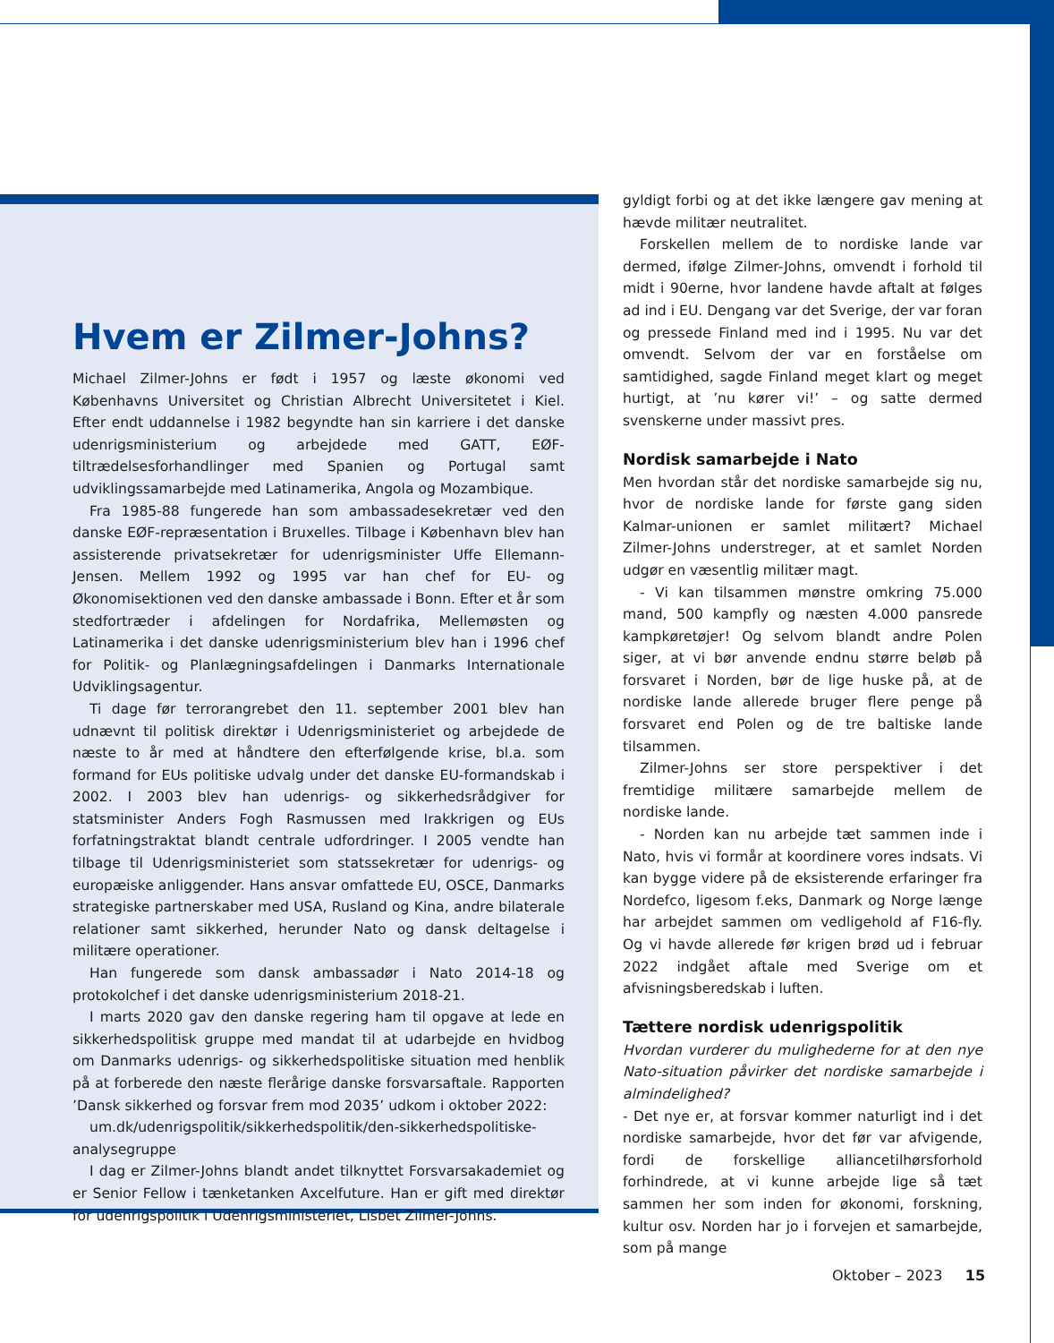Hvem er Zilmer-Johns?
Michael Zilmer-Johns er født i 1957 og læste økonomi ved Københavns Universitet og Christian Albrecht Universitetet i Kiel. Efter endt uddannelse i 1982 begyndte han sin karriere i det danske udenrigsministerium og arbejdede med GATT, EØF-tiltrædelsesforhandlinger med Spanien og Portugal samt udviklingssamarbejde med Latinamerika, Angola og Mozambique.
Fra 1985-88 fungerede han som ambassadesekretær ved den danske EØF-repræsentation i Bruxelles. Tilbage i København blev han assisterende privatsekretær for udenrigsminister Uffe Ellemann-Jensen. Mellem 1992 og 1995 var han chef for EU- og Økonomisektionen ved den danske ambassade i Bonn. Efter et år som stedfortræder i afdelingen for Nordafrika, Mellemøsten og Latinamerika i det danske udenrigsministerium blev han i 1996 chef for Politik- og Planlægningsafdelingen i Danmarks Internationale Udviklingsagentur.
Ti dage før terrorangrebet den 11. september 2001 blev han udnævnt til politisk direktør i Udenrigsministeriet og arbejdede de næste to år med at håndtere den efterfølgende krise, bl.a. som formand for EUs politiske udvalg under det danske EU-formandskab i 2002. I 2003 blev han udenrigs- og sikkerhedsrådgiver for statsminister Anders Fogh Rasmussen med Irakkrigen og EUs forfatningstraktat blandt centrale udfordringer. I 2005 vendte han tilbage til Udenrigsministeriet som statssekretær for udenrigs- og europæiske anliggender. Hans ansvar omfattede EU, OSCE, Danmarks strategiske partnerskaber med USA, Rusland og Kina, andre bilaterale relationer samt sikkerhed, herunder Nato og dansk deltagelse i militære operationer.
Han fungerede som dansk ambassadør i Nato 2014-18 og protokolchef i det danske udenrigsministerium 2018-21.
I marts 2020 gav den danske regering ham til opgave at lede en sikkerhedspolitisk gruppe med mandat til at udarbejde en hvidbog om Danmarks udenrigs- og sikkerhedspolitiske situation med henblik på at forberede den næste flerårige danske forsvarsaftale. Rapporten ’Dansk sikkerhed og forsvar frem mod 2035’ udkom i oktober 2022:
um.dk/udenrigspolitik/sikkerhedspolitik/den-sikkerhedspolitiske-analysegruppe
I dag er Zilmer-Johns blandt andet tilknyttet Forsvarsakademiet og er Senior Fellow i tænketanken Axcelfuture. Han er gift med direktør for udenrigspolitik i Udenrigsministeriet, Lisbet Zilmer-Johns.
gyldigt forbi og at det ikke længere gav mening at hævde militær neutralitet.
Forskellen mellem de to nordiske lande var dermed, ifølge Zilmer-Johns, omvendt i forhold til midt i 90erne, hvor landene havde aftalt at følges ad ind i EU. Dengang var det Sverige, der var foran og pressede Finland med ind i 1995. Nu var det omvendt. Selvom der var en forståelse om samtidighed, sagde Finland meget klart og meget hurtigt, at ’nu kører vi!’ – og satte dermed svenskerne under massivt pres.
Nordisk samarbejde i Nato
Men hvordan står det nordiske samarbejde sig nu, hvor de nordiske lande for første gang siden Kalmar-unionen er samlet militært? Michael Zilmer-Johns understreger, at et samlet Norden udgør en væsentlig militær magt.
- Vi kan tilsammen mønstre omkring 75.000 mand, 500 kampfly og næsten 4.000 pansrede kampkøretøjer! Og selvom blandt andre Polen siger, at vi bør anvende endnu større beløb på forsvaret i Norden, bør de lige huske på, at de nordiske lande allerede bruger flere penge på forsvaret end Polen og de tre baltiske lande tilsammen.
Zilmer-Johns ser store perspektiver i det fremtidige militære samarbejde mellem de nordiske lande.
- Norden kan nu arbejde tæt sammen inde i Nato, hvis vi formår at koordinere vores indsats. Vi kan bygge videre på de eksisterende erfaringer fra Nordefco, ligesom f.eks, Danmark og Norge længe har arbejdet sammen om vedligehold af F16-fly. Og vi havde allerede før krigen brød ud i februar 2022 indgået aftale med Sverige om et afvisningsberedskab i luften.
Tættere nordisk udenrigspolitik
Hvordan vurderer du mulighederne for at den nye Nato-situation påvirker det nordiske samarbejde i almindelighed?
- Det nye er, at forsvar kommer naturligt ind i det nordiske samarbejde, hvor det før var afvigende, fordi de forskellige alliancetilhørsforhold forhindrede, at vi kunne arbejde lige så tæt sammen her som inden for økonomi, forskning, kultur osv. Norden har jo i forvejen et samarbejde, som på mange
Oktober – 2023 15